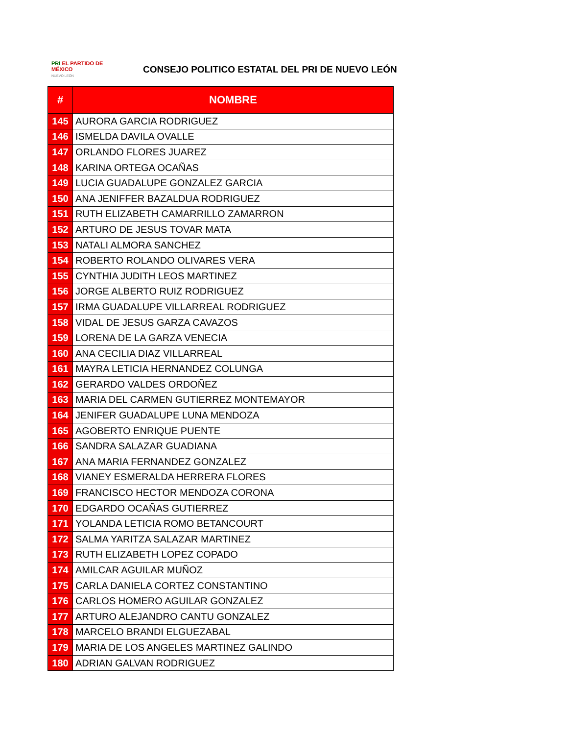PRI EL PARTIDO DE MÉXICO
NUEVO LEÓN
CONSEJO POLITICO ESTATAL DEL PRI DE NUEVO LEÓN
| # | NOMBRE |
| --- | --- |
| 145 | AURORA GARCIA RODRIGUEZ |
| 146 | ISMELDA DAVILA OVALLE |
| 147 | ORLANDO FLORES JUAREZ |
| 148 | KARINA ORTEGA OCAÑAS |
| 149 | LUCIA GUADALUPE GONZALEZ GARCIA |
| 150 | ANA JENIFFER BAZALDUA RODRIGUEZ |
| 151 | RUTH ELIZABETH CAMARRILLO ZAMARRON |
| 152 | ARTURO DE JESUS TOVAR MATA |
| 153 | NATALI ALMORA SANCHEZ |
| 154 | ROBERTO ROLANDO OLIVARES VERA |
| 155 | CYNTHIA JUDITH LEOS MARTINEZ |
| 156 | JORGE ALBERTO RUIZ RODRIGUEZ |
| 157 | IRMA GUADALUPE VILLARREAL RODRIGUEZ |
| 158 | VIDAL DE JESUS GARZA CAVAZOS |
| 159 | LORENA DE LA GARZA VENECIA |
| 160 | ANA CECILIA DIAZ VILLARREAL |
| 161 | MAYRA LETICIA HERNANDEZ COLUNGA |
| 162 | GERARDO VALDES ORDOÑEZ |
| 163 | MARIA DEL CARMEN GUTIERREZ MONTEMAYOR |
| 164 | JENIFER GUADALUPE LUNA MENDOZA |
| 165 | AGOBERTO ENRIQUE PUENTE |
| 166 | SANDRA SALAZAR GUADIANA |
| 167 | ANA MARIA FERNANDEZ GONZALEZ |
| 168 | VIANEY ESMERALDA HERRERA FLORES |
| 169 | FRANCISCO HECTOR MENDOZA CORONA |
| 170 | EDGARDO OCAÑAS GUTIERREZ |
| 171 | YOLANDA LETICIA ROMO BETANCOURT |
| 172 | SALMA YARITZA SALAZAR MARTINEZ |
| 173 | RUTH ELIZABETH LOPEZ COPADO |
| 174 | AMILCAR AGUILAR MUÑOZ |
| 175 | CARLA DANIELA CORTEZ CONSTANTINO |
| 176 | CARLOS HOMERO AGUILAR GONZALEZ |
| 177 | ARTURO ALEJANDRO CANTU GONZALEZ |
| 178 | MARCELO BRANDI ELGUEZABAL |
| 179 | MARIA DE LOS ANGELES MARTINEZ GALINDO |
| 180 | ADRIAN GALVAN RODRIGUEZ |